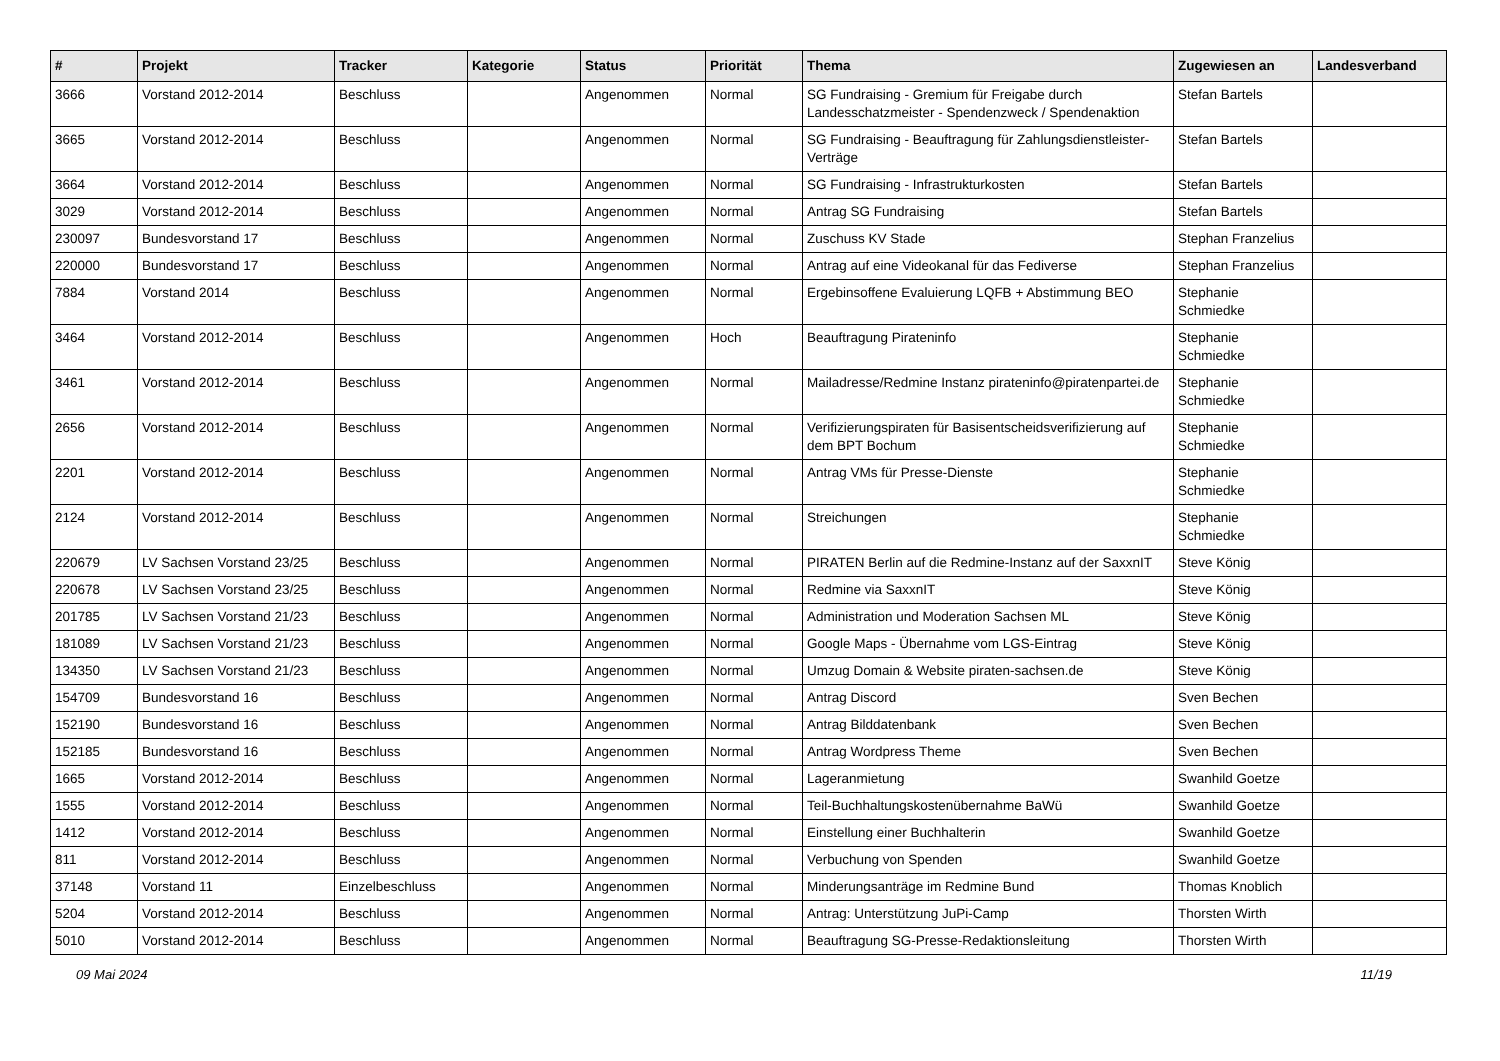| # | Projekt | Tracker | Kategorie | Status | Priorität | Thema | Zugewiesen an | Landesverband |
| --- | --- | --- | --- | --- | --- | --- | --- | --- |
| 3666 | Vorstand 2012-2014 | Beschluss | | Angenommen | Normal | SG Fundraising - Gremium für Freigabe durch Landesschatzmeister - Spendenzweck / Spendenaktion | Stefan Bartels | |
| 3665 | Vorstand 2012-2014 | Beschluss | | Angenommen | Normal | SG Fundraising - Beauftragung für Zahlungsdienstleister-Verträge | Stefan Bartels | |
| 3664 | Vorstand 2012-2014 | Beschluss | | Angenommen | Normal | SG Fundraising - Infrastrukturkosten | Stefan Bartels | |
| 3029 | Vorstand 2012-2014 | Beschluss | | Angenommen | Normal | Antrag SG Fundraising | Stefan Bartels | |
| 230097 | Bundesvorstand 17 | Beschluss | | Angenommen | Normal | Zuschuss KV Stade | Stephan Franzelius | |
| 220000 | Bundesvorstand 17 | Beschluss | | Angenommen | Normal | Antrag auf eine Videokanal für das Fediverse | Stephan Franzelius | |
| 7884 | Vorstand 2014 | Beschluss | | Angenommen | Normal | Ergebinsoffene Evaluierung LQFB + Abstimmung BEO | Stephanie Schmiedke | |
| 3464 | Vorstand 2012-2014 | Beschluss | | Angenommen | Hoch | Beauftragung Pirateninfo | Stephanie Schmiedke | |
| 3461 | Vorstand 2012-2014 | Beschluss | | Angenommen | Normal | Mailadresse/Redmine Instanz pirateninfo@piratenpartei.de | Stephanie Schmiedke | |
| 2656 | Vorstand 2012-2014 | Beschluss | | Angenommen | Normal | Verifizierungspiraten für Basisentscheidsverifizierung auf dem BPT Bochum | Stephanie Schmiedke | |
| 2201 | Vorstand 2012-2014 | Beschluss | | Angenommen | Normal | Antrag VMs für Presse-Dienste | Stephanie Schmiedke | |
| 2124 | Vorstand 2012-2014 | Beschluss | | Angenommen | Normal | Streichungen | Stephanie Schmiedke | |
| 220679 | LV Sachsen Vorstand 23/25 | Beschluss | | Angenommen | Normal | PIRATEN Berlin auf die Redmine-Instanz auf der SaxxnIT | Steve König | |
| 220678 | LV Sachsen Vorstand 23/25 | Beschluss | | Angenommen | Normal | Redmine via SaxxnIT | Steve König | |
| 201785 | LV Sachsen Vorstand 21/23 | Beschluss | | Angenommen | Normal | Administration und Moderation Sachsen ML | Steve König | |
| 181089 | LV Sachsen Vorstand 21/23 | Beschluss | | Angenommen | Normal | Google Maps - Übernahme vom LGS-Eintrag | Steve König | |
| 134350 | LV Sachsen Vorstand 21/23 | Beschluss | | Angenommen | Normal | Umzug Domain & Website piraten-sachsen.de | Steve König | |
| 154709 | Bundesvorstand 16 | Beschluss | | Angenommen | Normal | Antrag Discord | Sven Bechen | |
| 152190 | Bundesvorstand 16 | Beschluss | | Angenommen | Normal | Antrag Bilddatenbank | Sven Bechen | |
| 152185 | Bundesvorstand 16 | Beschluss | | Angenommen | Normal | Antrag Wordpress Theme | Sven Bechen | |
| 1665 | Vorstand 2012-2014 | Beschluss | | Angenommen | Normal | Lageranmietung | Swanhild Goetze | |
| 1555 | Vorstand 2012-2014 | Beschluss | | Angenommen | Normal | Teil-Buchhaltungskostenübernahme BaWü | Swanhild Goetze | |
| 1412 | Vorstand 2012-2014 | Beschluss | | Angenommen | Normal | Einstellung einer Buchhalterin | Swanhild Goetze | |
| 811 | Vorstand 2012-2014 | Beschluss | | Angenommen | Normal | Verbuchung von Spenden | Swanhild Goetze | |
| 37148 | Vorstand 11 | Einzelbeschluss | | Angenommen | Normal | Minderungsanträge im Redmine Bund | Thomas Knoblich | |
| 5204 | Vorstand 2012-2014 | Beschluss | | Angenommen | Normal | Antrag: Unterstützung JuPi-Camp | Thorsten Wirth | |
| 5010 | Vorstand 2012-2014 | Beschluss | | Angenommen | Normal | Beauftragung SG-Presse-Redaktionsleitung | Thorsten Wirth | |
09 Mai 2024 11/19